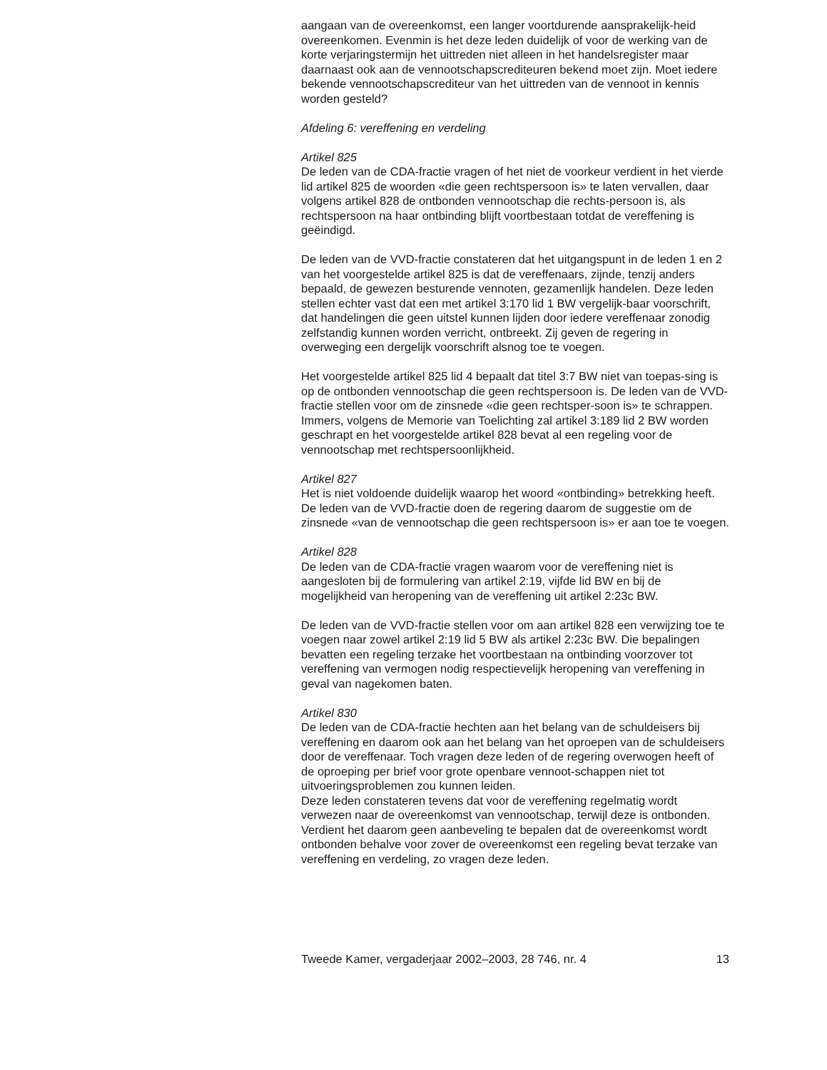aangaan van de overeenkomst, een langer voortdurende aansprakelijk-heid overeenkomen. Evenmin is het deze leden duidelijk of voor de werking van de korte verjaringstermijn het uittreden niet alleen in het handelsregister maar daarnaast ook aan de vennootschapscrediteuren bekend moet zijn. Moet iedere bekende vennootschapscrediteur van het uittreden van de vennoot in kennis worden gesteld?
Afdeling 6: vereffening en verdeling
Artikel 825
De leden van de CDA-fractie vragen of het niet de voorkeur verdient in het vierde lid artikel 825 de woorden «die geen rechtspersoon is» te laten vervallen, daar volgens artikel 828 de ontbonden vennootschap die rechts-persoon is, als rechtspersoon na haar ontbinding blijft voortbestaan totdat de vereffening is geëindigd.
De leden van de VVD-fractie constateren dat het uitgangspunt in de leden 1 en 2 van het voorgestelde artikel 825 is dat de vereffenaars, zijnde, tenzij anders bepaald, de gewezen besturende vennoten, gezamenlijk handelen. Deze leden stellen echter vast dat een met artikel 3:170 lid 1 BW vergelijk-baar voorschrift, dat handelingen die geen uitstel kunnen lijden door iedere vereffenaar zonodig zelfstandig kunnen worden verricht, ontbreekt. Zij geven de regering in overweging een dergelijk voorschrift alsnog toe te voegen.
Het voorgestelde artikel 825 lid 4 bepaalt dat titel 3:7 BW niet van toepas-sing is op de ontbonden vennootschap die geen rechtspersoon is. De leden van de VVD-fractie stellen voor om de zinsnede «die geen rechtsper-soon is» te schrappen. Immers, volgens de Memorie van Toelichting zal artikel 3:189 lid 2 BW worden geschrapt en het voorgestelde artikel 828 bevat al een regeling voor de vennootschap met rechtspersoonlijkheid.
Artikel 827
Het is niet voldoende duidelijk waarop het woord «ontbinding» betrekking heeft. De leden van de VVD-fractie doen de regering daarom de suggestie om de zinsnede «van de vennootschap die geen rechtspersoon is» er aan toe te voegen.
Artikel 828
De leden van de CDA-fractie vragen waarom voor de vereffening niet is aangesloten bij de formulering van artikel 2:19, vijfde lid BW en bij de mogelijkheid van heropening van de vereffening uit artikel 2:23c BW.
De leden van de VVD-fractie stellen voor om aan artikel 828 een verwijzing toe te voegen naar zowel artikel 2:19 lid 5 BW als artikel 2:23c BW. Die bepalingen bevatten een regeling terzake het voortbestaan na ontbinding voorzover tot vereffening van vermogen nodig respectievelijk heropening van vereffening in geval van nagekomen baten.
Artikel 830
De leden van de CDA-fractie hechten aan het belang van de schuldeisers bij vereffening en daarom ook aan het belang van het oproepen van de schuldeisers door de vereffenaar. Toch vragen deze leden of de regering overwogen heeft of de oproeping per brief voor grote openbare vennoot-schappen niet tot uitvoeringsproblemen zou kunnen leiden.
Deze leden constateren tevens dat voor de vereffening regelmatig wordt verwezen naar de overeenkomst van vennootschap, terwijl deze is ontbonden. Verdient het daarom geen aanbeveling te bepalen dat de overeenkomst wordt ontbonden behalve voor zover de overeenkomst een regeling bevat terzake van vereffening en verdeling, zo vragen deze leden.
Tweede Kamer, vergaderjaar 2002–2003, 28 746, nr. 4 13